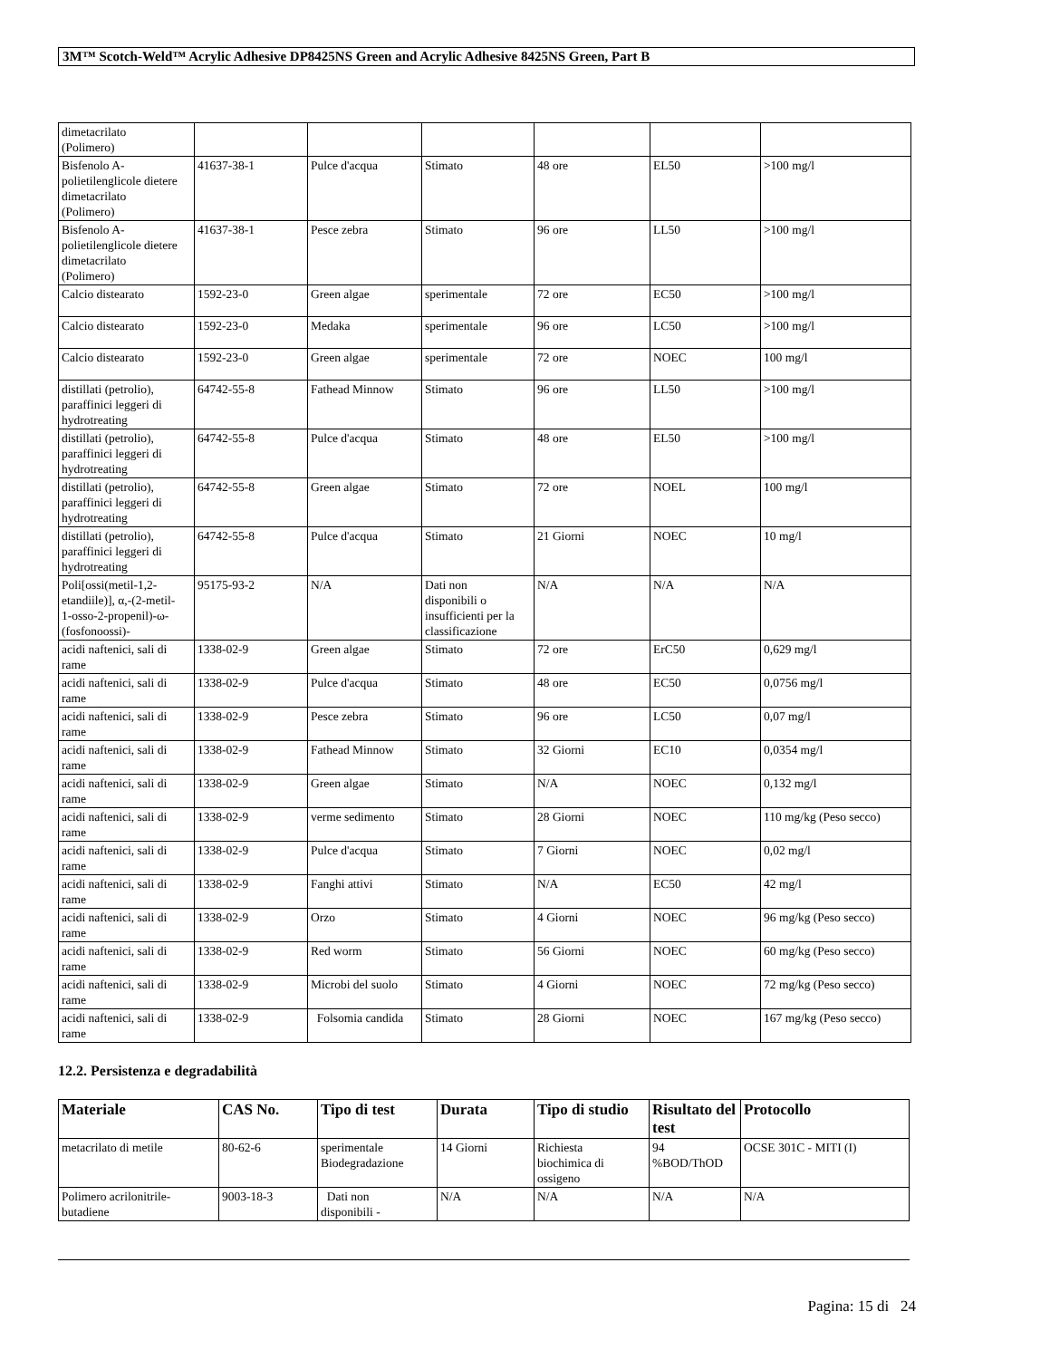3M™ Scotch-Weld™ Acrylic Adhesive DP8425NS Green and Acrylic Adhesive 8425NS Green, Part B
| dimetacrilato (Polimero) | | | | | | |
| Bisfenolo A- polietilenglicole dietere dimetacrilato (Polimero) | 41637-38-1 | Pulce d'acqua | Stimato | 48 ore | EL50 | >100 mg/l |
| Bisfenolo A- polietilenglicole dietere dimetacrilato (Polimero) | 41637-38-1 | Pesce zebra | Stimato | 96 ore | LL50 | >100 mg/l |
| Calcio distearato | 1592-23-0 | Green algae | sperimentale | 72 ore | EC50 | >100 mg/l |
| Calcio distearato | 1592-23-0 | Medaka | sperimentale | 96 ore | LC50 | >100 mg/l |
| Calcio distearato | 1592-23-0 | Green algae | sperimentale | 72 ore | NOEC | 100 mg/l |
| distillati (petrolio), paraffinici leggeri di hydrotreating | 64742-55-8 | Fathead Minnow | Stimato | 96 ore | LL50 | >100 mg/l |
| distillati (petrolio), paraffinici leggeri di hydrotreating | 64742-55-8 | Pulce d'acqua | Stimato | 48 ore | EL50 | >100 mg/l |
| distillati (petrolio), paraffinici leggeri di hydrotreating | 64742-55-8 | Green algae | Stimato | 72 ore | NOEL | 100 mg/l |
| distillati (petrolio), paraffinici leggeri di hydrotreating | 64742-55-8 | Pulce d'acqua | Stimato | 21 Giorni | NOEC | 10 mg/l |
| Poli[ossi(metil-1,2- etandiile)], α,-(2-metil- 1-osso-2-propenil)-ω- (fosfonoossi)- | 95175-93-2 | N/A | Dati non disponibili o insufficienti per la classificazione | N/A | N/A | N/A |
| acidi naftenici, sali di rame | 1338-02-9 | Green algae | Stimato | 72 ore | ErC50 | 0,629 mg/l |
| acidi naftenici, sali di rame | 1338-02-9 | Pulce d'acqua | Stimato | 48 ore | EC50 | 0,0756 mg/l |
| acidi naftenici, sali di rame | 1338-02-9 | Pesce zebra | Stimato | 96 ore | LC50 | 0,07 mg/l |
| acidi naftenici, sali di rame | 1338-02-9 | Fathead Minnow | Stimato | 32 Giorni | EC10 | 0,0354 mg/l |
| acidi naftenici, sali di rame | 1338-02-9 | Green algae | Stimato | N/A | NOEC | 0,132 mg/l |
| acidi naftenici, sali di rame | 1338-02-9 | verme sedimento | Stimato | 28 Giorni | NOEC | 110 mg/kg (Peso secco) |
| acidi naftenici, sali di rame | 1338-02-9 | Pulce d'acqua | Stimato | 7 Giorni | NOEC | 0,02 mg/l |
| acidi naftenici, sali di rame | 1338-02-9 | Fanghi attivi | Stimato | N/A | EC50 | 42 mg/l |
| acidi naftenici, sali di rame | 1338-02-9 | Orzo | Stimato | 4 Giorni | NOEC | 96 mg/kg (Peso secco) |
| acidi naftenici, sali di rame | 1338-02-9 | Red worm | Stimato | 56 Giorni | NOEC | 60 mg/kg (Peso secco) |
| acidi naftenici, sali di rame | 1338-02-9 | Microbi del suolo | Stimato | 4 Giorni | NOEC | 72 mg/kg (Peso secco) |
| acidi naftenici, sali di rame | 1338-02-9 | Folsomia candida | Stimato | 28 Giorni | NOEC | 167 mg/kg (Peso secco) |
12.2. Persistenza e degradabilità
| Materiale | CAS No. | Tipo di test | Durata | Tipo di studio | Risultato del test | Protocollo |
| --- | --- | --- | --- | --- | --- | --- |
| metacrilato di metile | 80-62-6 | sperimentale Biodegradazione | 14 Giorni | Richiesta biochimica di ossigeno | 94 %BOD/ThOD | OCSE 301C - MITI (I) |
| Polimero acrilonitrile- butadiene | 9003-18-3 | Dati non disponibili - | N/A | N/A | N/A | N/A |
Pagina: 15 di 24